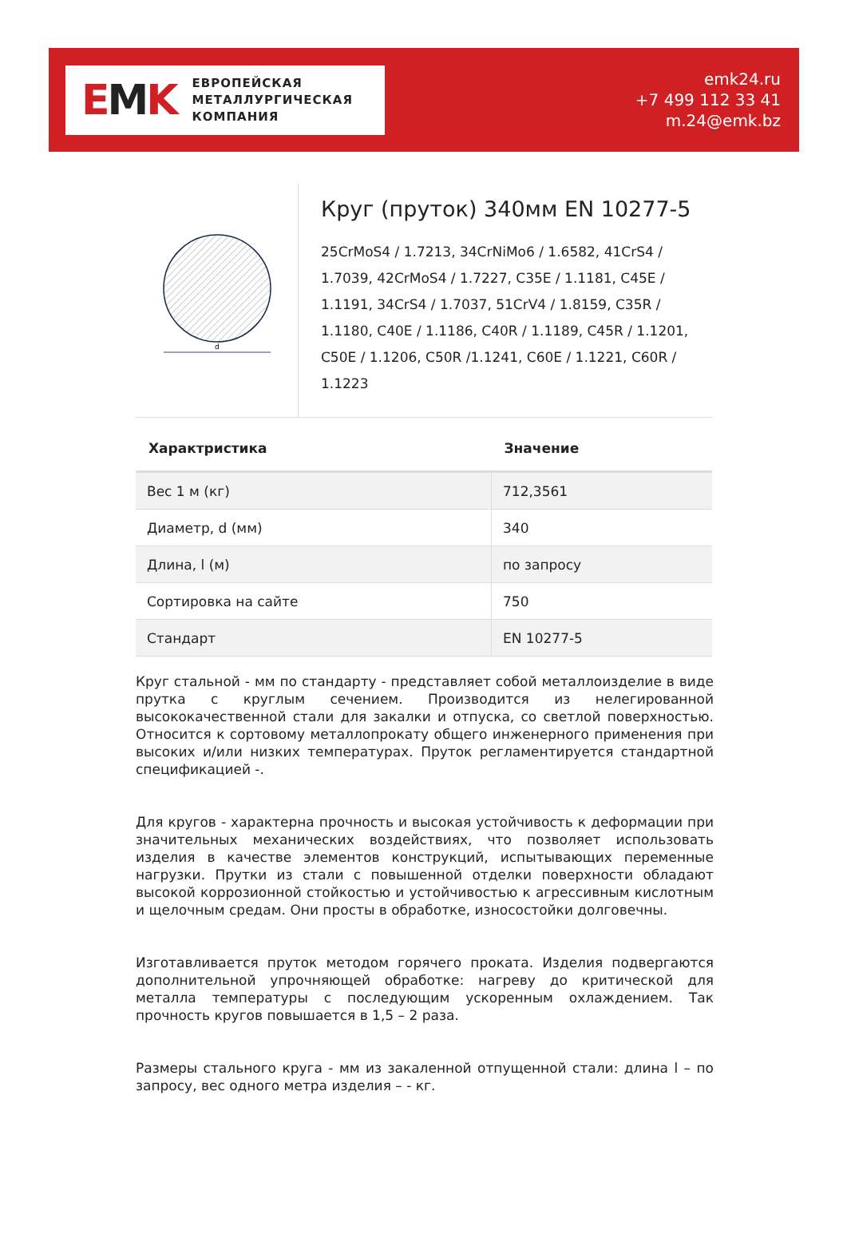EMK
ЕВРОПЕЙСКАЯ
МЕТАЛЛУРГИЧЕСКАЯ
КОМПАНИЯ
emk24.ru
+7 499 112 33 41
m.24@emk.bz
d
Круг (пруток) 340мм EN 10277-5
25CrMoS4 / 1.7213, 34CrNiMo6 / 1.6582, 41CrS4 / 1.7039, 42CrMoS4 / 1.7227, C35E / 1.1181, C45E / 1.1191, 34CrS4 / 1.7037, 51CrV4 / 1.8159, C35R / 1.1180, C40E / 1.1186, C40R / 1.1189, C45R / 1.1201, C50E / 1.1206, C50R /1.1241, C60E / 1.1221, C60R / 1.1223
| Характристика | Значение |
| --- | --- |
| Вес 1 м (кг) | 712,3561 |
| Диаметр, d (мм) | 340 |
| Длина, l (м) | по запросу |
| Сортировка на сайте | 750 |
| Стандарт | EN 10277-5 |
Круг стальной - мм по стандарту - представляет собой металлоизделие в виде прутка с круглым сечением. Производится из нелегированной высококачественной стали для закалки и отпуска, со светлой поверхностью. Относится к сортовому металлопрокату общего инженерного применения при высоких и/или низких температурах. Пруток регламентируется стандартной спецификацией -.
Для кругов - характерна прочность и высокая устойчивость к деформации при значительных механических воздействиях, что позволяет использовать изделия в качестве элементов конструкций, испытывающих переменные нагрузки. Прутки из стали с повышенной отделки поверхности обладают высокой коррозионной стойкостью и устойчивостью к агрессивным кислотным и щелочным средам. Они просты в обработке, износостойки долговечны.
Изготавливается пруток методом горячего проката. Изделия подвергаются дополнительной упрочняющей обработке: нагреву до критической для металла температуры с последующим ускоренным охлаждением. Так прочность кругов повышается в 1,5 – 2 раза.
Размеры стального круга - мм из закаленной отпущенной стали: длина l – по запросу, вес одного метра изделия – - кг.